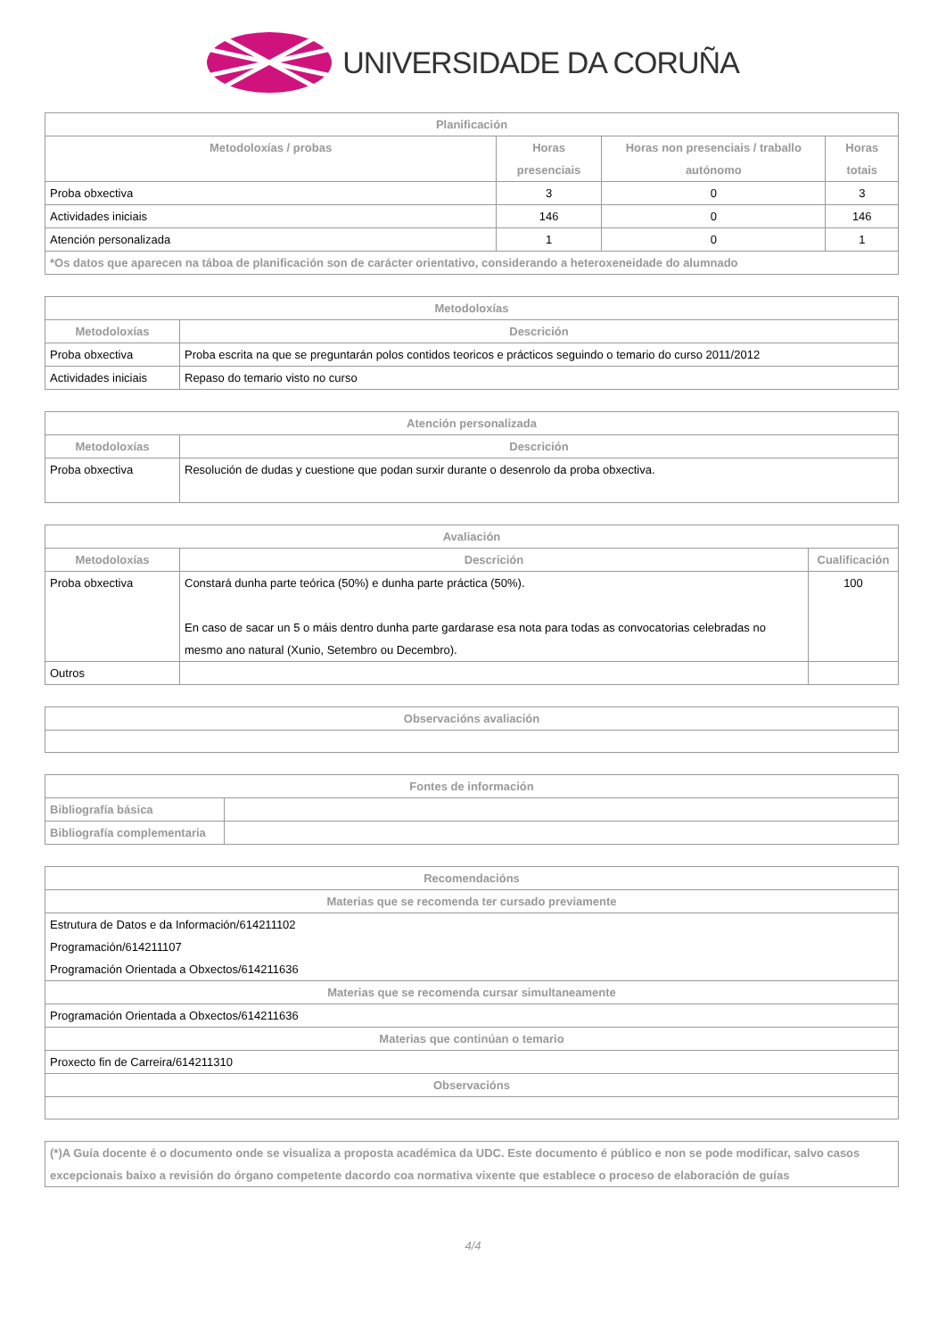UNIVERSIDADE DA CORUÑA
| Planificación | | | |
| --- | --- | --- | --- |
| Metodoloxías / probas | Horas presenciais | Horas non presenciais / traballo autónomo | Horas totais |
| Proba obxectiva | 3 | 0 | 3 |
| Actividades iniciais | 146 | 0 | 146 |
| Atención personalizada | 1 | 0 | 1 |
| *Os datos que aparecen na táboa de planificación son de carácter orientativo, considerando a heteroxeneidade do alumnado | | | |
| Metodoloxías | |
| --- | --- |
| Metodoloxías | Descrición |
| Proba obxectiva | Proba escrita na que se preguntarán polos contidos teoricos e prácticos seguindo o temario do curso 2011/2012 |
| Actividades iniciais | Repaso do temario visto no curso |
| Atención personalizada | |
| --- | --- |
| Metodoloxías | Descrición |
| Proba obxectiva | Resolución de dudas y cuestione que podan surxir durante o desenrolo da proba obxectiva. |
| Avaliación | | |
| --- | --- | --- |
| Metodoloxías | Descrición | Cualificación |
| Proba obxectiva | Constará dunha parte teórica (50%) e dunha parte práctica (50%). En caso de sacar un 5 o máis dentro dunha parte gardarase esa nota para todas as convocatorias celebradas no mesmo ano natural (Xunio, Setembro ou Decembro). | 100 |
| Outros | | |
| Observacións avaliación |
| --- |
| Fontes de información | |
| --- | --- |
| Bibliografía básica | |
| Bibliografía complementaria | |
| Recomendacións |
| --- |
| Materias que se recomenda ter cursado previamente |
| Estrutura de Datos e da Información/614211102 Programación/614211107 Programación Orientada a Obxectos/614211636 |
| Materias que se recomenda cursar simultaneamente |
| Programación Orientada a Obxectos/614211636 |
| Materias que continúan o temario |
| Proxecto fin de Carreira/614211310 |
| Observacións |
| (*)A Guía docente é o documento onde se visualiza a proposta académica da UDC. Este documento é público e non se pode modificar, salvo casos excepcionais baixo a revisión do órgano competente dacordo coa normativa vixente que establece o proceso de elaboración de guías |
4/4